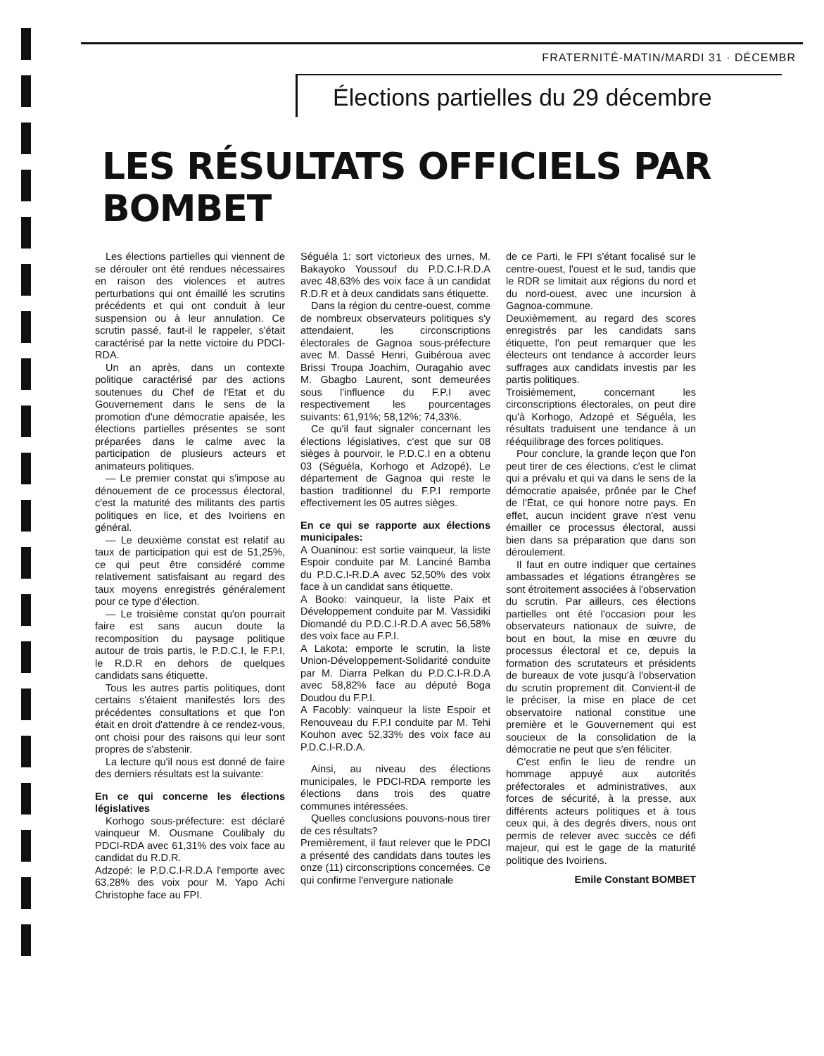FRATERNITÉ-MATIN/MARDI 31 · DÉCEMBR
Élections partielles du 29 décembre
LES RÉSULTATS OFFICIELS PAR BOMBET
Les élections partielles qui viennent de se dérouler ont été rendues nécessaires en raison des violences et autres perturbations qui ont émaillé les scrutins précédents et qui ont conduit à leur suspension ou à leur annulation. Ce scrutin passé, faut-il le rappeler, s'était caractérisé par la nette victoire du PDCI-RDA.
Un an après, dans un contexte politique caractérisé par des actions soutenues du Chef de l'Etat et du Gouvernement dans le sens de la promotion d'une démocratie apaisée, les élections partielles présentes se sont préparées dans le calme avec la participation de plusieurs acteurs et animateurs politiques.
— Le premier constat qui s'impose au dénouement de ce processus électoral, c'est la maturité des militants des partis politiques en lice, et des Ivoiriens en général.
— Le deuxième constat est relatif au taux de participation qui est de 51,25%, ce qui peut être considéré comme relativement satisfaisant au regard des taux moyens enregistrés généralement pour ce type d'élection.
— Le troisième constat qu'on pourrait faire est sans aucun doute la recomposition du paysage politique autour de trois partis, le P.D.C.I, le F.P.I, le R.D.R en dehors de quelques candidats sans étiquette.
Tous les autres partis politiques, dont certains s'étaient manifestés lors des précédentes consultations et que l'on était en droit d'attendre à ce rendez-vous, ont choisi pour des raisons qui leur sont propres de s'abstenir.
La lecture qu'il nous est donné de faire des derniers résultats est la suivante:
En ce qui concerne les élections législatives
Korhogo sous-préfecture: est déclaré vainqueur M. Ousmane Coulibaly du PDCI-RDA avec 61,31% des voix face au candidat du R.D.R.
Adzopé: le P.D.C.I-R.D.A l'emporte avec 63,28% des voix pour M. Yapo Achi Christophe face au FPI.
Séguéla 1: sort victorieux des urnes, M. Bakayoko Youssouf du P.D.C.I-R.D.A avec 48,63% des voix face à un candidat R.D.R et à deux candidats sans étiquette.
Dans la région du centre-ouest, comme de nombreux observateurs politiques s'y attendaient, les circonscriptions électorales de Gagnoa sous-préfecture avec M. Dassé Henri, Guibéroua avec Brissi Troupa Joachim, Ouragahio avec M. Gbagbo Laurent, sont demeurées sous l'influence du F.P.I avec respectivement les pourcentages suivants: 61,91%; 58,12%; 74,33%.
Ce qu'il faut signaler concernant les élections législatives, c'est que sur 08 sièges à pourvoir, le P.D.C.I en a obtenu 03 (Séguéla, Korhogo et Adzopé). Le département de Gagnoa qui reste le bastion traditionnel du F.P.I remporte effectivement les 05 autres sièges.
En ce qui se rapporte aux élections municipales:
A Ouaninou: est sortie vainqueur, la liste Espoir conduite par M. Lanciné Bamba du P.D.C.I-R.D.A avec 52,50% des voix face à un candidat sans étiquette.
A Booko: vainqueur, la liste Paix et Développement conduite par M. Vassidiki Diomandé du P.D.C.I-R.D.A avec 56,58% des voix face au F.P.I.
A Lakota: emporte le scrutin, la liste Union-Développement-Solidarité conduite par M. Diarra Pelkan du P.D.C.I-R.D.A avec 58,82% face au député Boga Doudou du F.P.I.
A Facobly: vainqueur la liste Espoir et Renouveau du F.P.I conduite par M. Tehi Kouhon avec 52,33% des voix face au P.D.C.I-R.D.A.
Ainsi, au niveau des élections municipales, le PDCI-RDA remporte les élections dans trois des quatre communes intéressées.
Quelles conclusions pouvons-nous tirer de ces résultats?
Premièrement, il faut relever que le PDCI a présenté des candidats dans toutes les onze (11) circonscriptions concernées. Ce qui confirme l'envergure nationale
de ce Parti, le FPI s'étant focalisé sur le centre-ouest, l'ouest et le sud, tandis que le RDR se limitait aux régions du nord et du nord-ouest, avec une incursion à Gagnoa-commune.
Deuxièmement, au regard des scores enregistrés par les candidats sans étiquette, l'on peut remarquer que les électeurs ont tendance à accorder leurs suffrages aux candidats investis par les partis politiques.
Troisièmement, concernant les circonscriptions électorales, on peut dire qu'à Korhogo, Adzopé et Séguéla, les résultats traduisent une tendance à un rééquilibrage des forces politiques.
Pour conclure, la grande leçon que l'on peut tirer de ces élections, c'est le climat qui a prévalu et qui va dans le sens de la démocratie apaisée, prônée par le Chef de l'État, ce qui honore notre pays. En effet, aucun incident grave n'est venu émailler ce processus électoral, aussi bien dans sa préparation que dans son déroulement.
Il faut en outre indiquer que certaines ambassades et légations étrangères se sont étroitement associées à l'observation du scrutin. Par ailleurs, ces élections partielles ont été l'occasion pour les observateurs nationaux de suivre, de bout en bout, la mise en œuvre du processus électoral et ce, depuis la formation des scrutateurs et présidents de bureaux de vote jusqu'à l'observation du scrutin proprement dit. Convient-il de le préciser, la mise en place de cet observatoire national constitue une première et le Gouvernement qui est soucieux de la consolidation de la démocratie ne peut que s'en féliciter.
C'est enfin le lieu de rendre un hommage appuyé aux autorités préfectorales et administratives, aux forces de sécurité, à la presse, aux différents acteurs politiques et à tous ceux qui, à des degrés divers, nous ont permis de relever avec succès ce défi majeur, qui est le gage de la maturité politique des Ivoiriens.
Emile Constant BOMBET